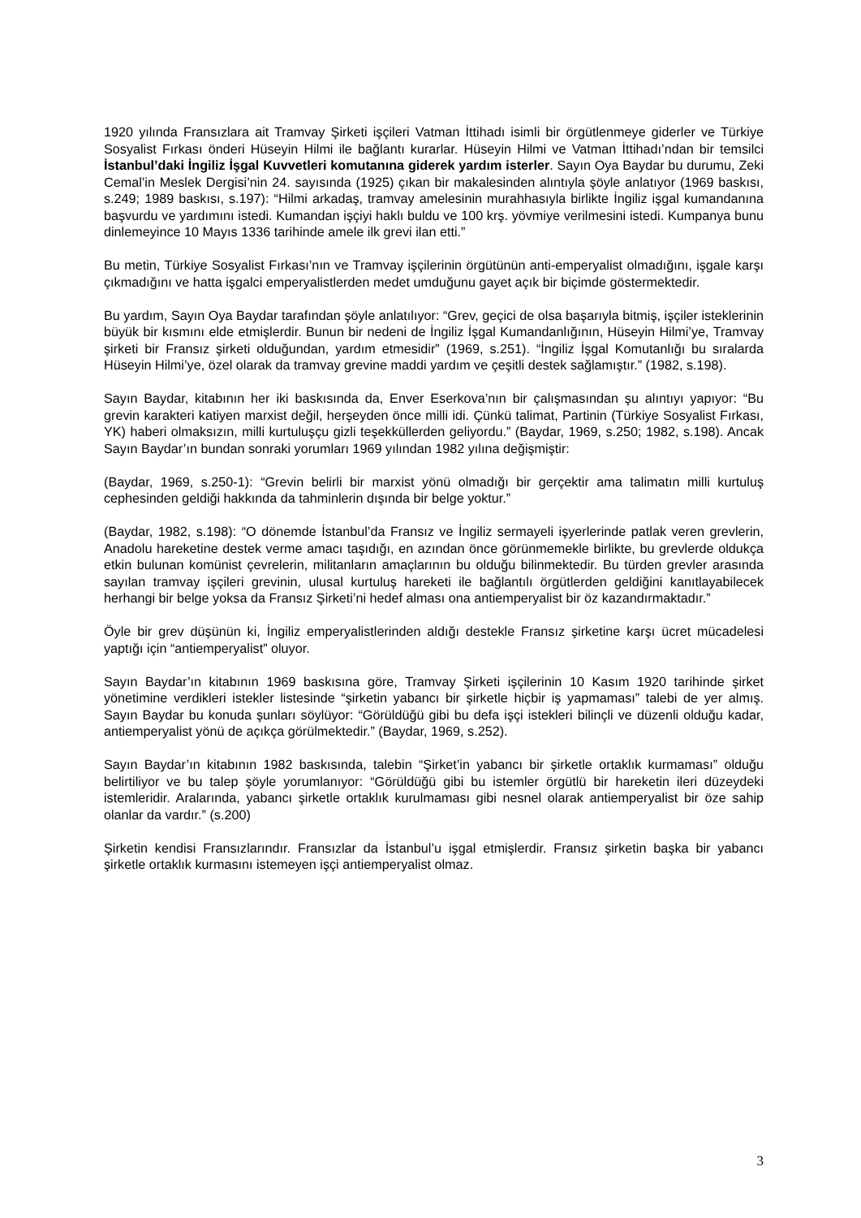1920 yılında Fransızlara ait Tramvay Şirketi işçileri Vatman İttihadı isimli bir örgütlenmeye giderler ve Türkiye Sosyalist Fırkası önderi Hüseyin Hilmi ile bağlantı kurarlar. Hüseyin Hilmi ve Vatman İttihadı’ndan bir temsilci İstanbul’daki İngiliz İşgal Kuvvetleri komutanına giderek yardım isterler. Sayın Oya Baydar bu durumu, Zeki Cemal’in Meslek Dergisi’nin 24. sayısında (1925) çıkan bir makalesinden alıntıyla şöyle anlatıyor (1969 baskısı, s.249; 1989 baskısı, s.197): “Hilmi arkadaş, tramvay amelesinin murahhasıyla birlikte İngiliz işgal kumandanına başvurdu ve yardımını istedi. Kumandan işçiyi haklı buldu ve 100 krş. yövmiye verilmesini istedi. Kumpanya bunu dinlemeyince 10 Mayıs 1336 tarihinde amele ilk grevi ilan etti.”
Bu metin, Türkiye Sosyalist Fırkası’nın ve Tramvay işçilerinin örgütünün anti-emperyalist olmadığını, işgale karşı çıkmadığını ve hatta işgalci emperyalistlerden medet umduğunu gayet açık bir biçimde göstermektedir.
Bu yardım, Sayın Oya Baydar tarafından şöyle anlatılıyor: “Grev, geçici de olsa başarıyla bitmiş, işçiler isteklerinin büyük bir kısmını elde etmişlerdir. Bunun bir nedeni de İngiliz İşgal Kumandanlığının, Hüseyin Hilmi’ye, Tramvay şirketi bir Fransız şirketi olduğundan, yardım etmesidir” (1969, s.251). “İngiliz İşgal Komutanlığı bu sıralarda Hüseyin Hilmi’ye, özel olarak da tramvay grevine maddi yardım ve çeşitli destek sağlamıştır.” (1982, s.198).
Sayın Baydar, kitabının her iki baskısında da, Enver Eserkova’nın bir çalışmasından şu alıntıyı yapıyor: “Bu grevin karakteri katiyen marxist değil, herşeyden önce milli idi. Çünkü talimat, Partinin (Türkiye Sosyalist Fırkası, YK) haberi olmaksızın, milli kurtuluşçu gizli teşekküllerden geliyordu.” (Baydar, 1969, s.250; 1982, s.198). Ancak Sayın Baydar’ın bundan sonraki yorumları 1969 yılından 1982 yılına değişmiştir:
(Baydar, 1969, s.250-1): “Grevin belirli bir marxist yönü olmadığı bir gerçektir ama talimatın milli kurtuluş cephesinden geldiği hakkında da tahminlerin dışında bir belge yoktur.”
(Baydar, 1982, s.198): “O dönemde İstanbul’da Fransız ve İngiliz sermayeli işyerlerinde patlak veren grevlerin, Anadolu hareketine destek verme amacı taşıdığı, en azından önce görünmemekle birlikte, bu grevlerde oldukça etkin bulunan komünist çevrelerin, militanların amaçlarının bu olduğu bilinmektedir. Bu türden grevler arasında sayılan tramvay işçileri grevinin, ulusal kurtuluş hareketi ile bağlantılı örgütlerden geldiğini kanıtlayabilecek herhangi bir belge yoksa da Fransız Şirketi’ni hedef alması ona antiemperyalist bir öz kazandırmaktadır.”
Öyle bir grev düşünün ki, İngiliz emperyalistlerinden aldığı destekle Fransız şirketine karşı ücret mücadelesi yaptığı için “antiemperyalist” oluyor.
Sayın Baydar’ın kitabının 1969 baskısına göre, Tramvay Şirketi işçilerinin 10 Kasım 1920 tarihinde şirket yönetimine verdikleri istekler listesinde “şirketin yabancı bir şirketle hiçbir iş yapmaması” talebi de yer almış. Sayın Baydar bu konuda şunları söylüyor: “Görüldüğü gibi bu defa işçi istekleri bilinçli ve düzenli olduğu kadar, antiemperyalist yönü de açıkça görülmektedir.” (Baydar, 1969, s.252).
Sayın Baydar’ın kitabının 1982 baskısında, talebin “Şirket’in yabancı bir şirketle ortaklık kurmaması” olduğu belirtiliyor ve bu talep şöyle yorumlanıyor: “Görüldüğü gibi bu istemler örgütlü bir hareketin ileri düzeydeki istemleridir. Aralarında, yabancı şirketle ortaklık kurulmaması gibi nesnel olarak antiemperyalist bir öze sahip olanlar da vardır.” (s.200)
Şirketin kendisi Fransızlarındır. Fransızlar da İstanbul’u işgal etmişlerdir. Fransız şirketin başka bir yabancı şirketle ortaklık kurmasını istemeyen işçi antiemperyalist olmaz.
3